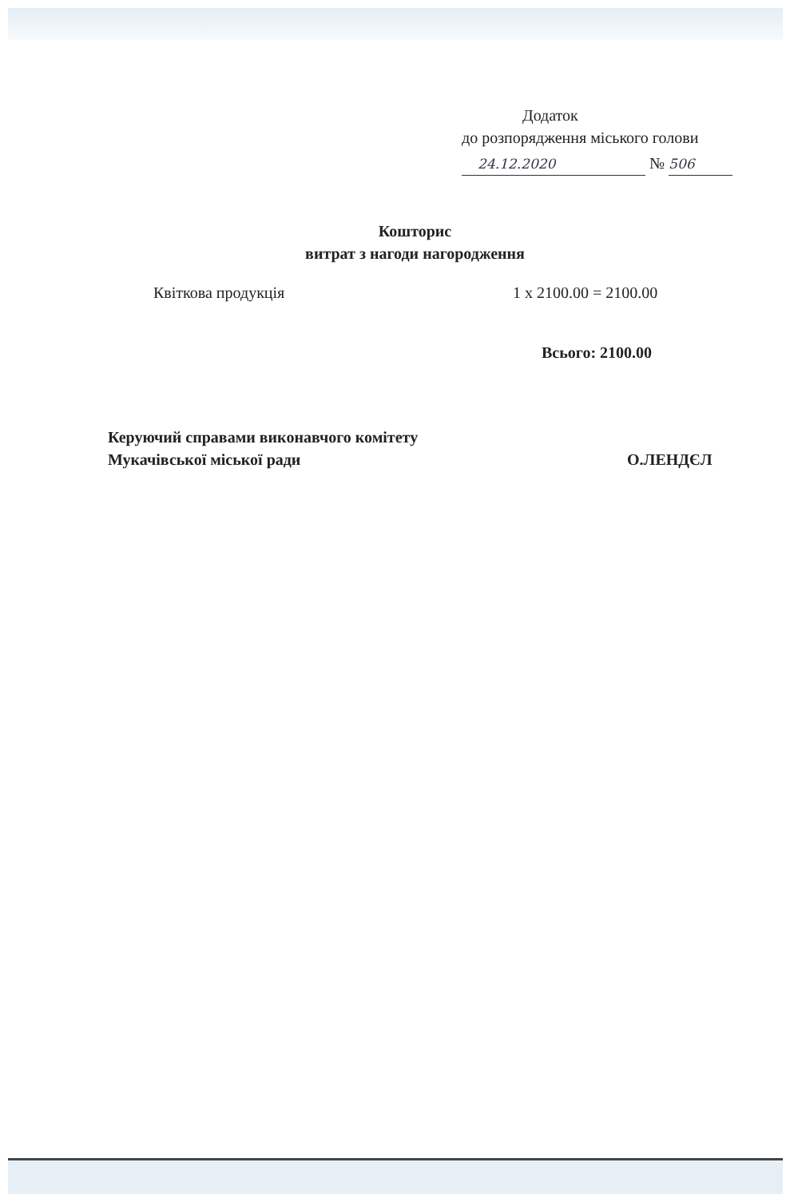Додаток
до розпорядження міського голови
24.12.2020 № 506
Кошторис
витрат з нагоди нагородження
Квіткова продукція 1 x 2100.00 = 2100.00
Всього: 2100.00
Керуючий справами виконавчого комітету
Мукачівської міської ради
О.ЛЕНДЄЛ